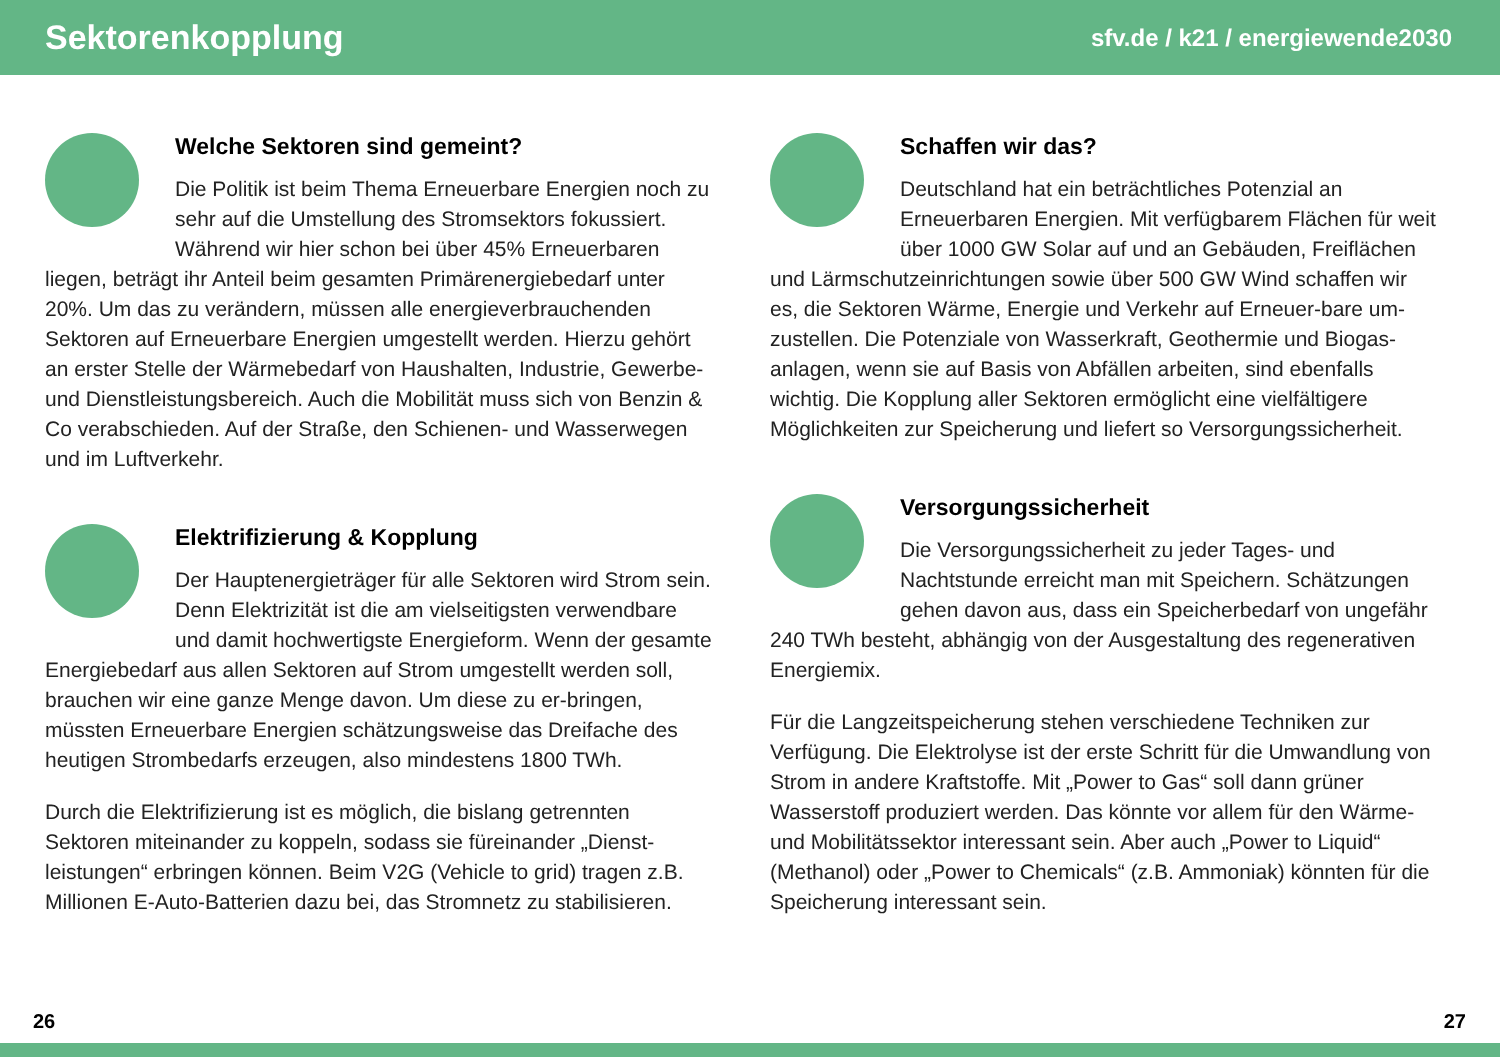Sektorenkopplung
sfv.de / k21 / energiewende2030
Welche Sektoren sind gemeint?
Die Politik ist beim Thema Erneuerbare Energien noch zu sehr auf die Umstellung des Stromsektors fokussiert. Während wir hier schon bei über 45% Erneuerbaren liegen, beträgt ihr Anteil beim gesamten Primärenergiebedarf unter 20%. Um das zu verändern, müssen alle energieverbrauchenden Sektoren auf Erneuerbare Energien umgestellt werden. Hierzu gehört an erster Stelle der Wärmebedarf von Haushalten, Industrie, Gewerbe- und Dienstleistungsbereich. Auch die Mobilität muss sich von Benzin & Co verabschieden. Auf der Straße, den Schienen- und Wasserwegen und im Luftverkehr.
Elektrifizierung & Kopplung
Der Hauptenergieträger für alle Sektoren wird Strom sein. Denn Elektrizität ist die am vielseitigsten verwendbare und damit hochwertigste Energieform. Wenn der gesamte Energiebedarf aus allen Sektoren auf Strom umgestellt werden soll, brauchen wir eine ganze Menge davon. Um diese zu er-bringen, müssten Erneuerbare Energien schätzungsweise das Dreifache des heutigen Strombedarfs erzeugen, also mindestens 1800 TWh.
Durch die Elektrifizierung ist es möglich, die bislang getrennten Sektoren miteinander zu koppeln, sodass sie füreinander „Dienst-leistungen“ erbringen können. Beim V2G (Vehicle to grid) tragen z.B. Millionen E-Auto-Batterien dazu bei, das Stromnetz zu stabilisieren.
Schaffen wir das?
Deutschland hat ein beträchtliches Potenzial an Erneuerbaren Energien. Mit verfügbarem Flächen für weit über 1000 GW Solar auf und an Gebäuden, Freiflächen und Lärmschutzeinrichtungen sowie über 500 GW Wind schaffen wir es, die Sektoren Wärme, Energie und Verkehr auf Erneuer-bare um-zustellen. Die Potenziale von Wasserkraft, Geothermie und Biogas-anlagen, wenn sie auf Basis von Abfällen arbeiten, sind ebenfalls wichtig. Die Kopplung aller Sektoren ermöglicht eine vielfältigere Möglichkeiten zur Speicherung und liefert so Versorgungssicherheit.
Versorgungssicherheit
Die Versorgungssicherheit zu jeder Tages- und Nachtstunde erreicht man mit Speichern. Schätzungen gehen davon aus, dass ein Speicherbedarf von ungefähr 240 TWh besteht, abhängig von der Ausgestaltung des regenerativen Energiemix.
Für die Langzeitspeicherung stehen verschiedene Techniken zur Verfügung. Die Elektrolyse ist der erste Schritt für die Umwandlung von Strom in andere Kraftstoffe. Mit „Power to Gas“ soll dann grüner Wasserstoff produziert werden. Das könnte vor allem für den Wärme- und Mobilitätssektor interessant sein. Aber auch „Power to Liquid“ (Methanol) oder „Power to Chemicals“ (z.B. Ammoniak) könnten für die Speicherung interessant sein.
26 27